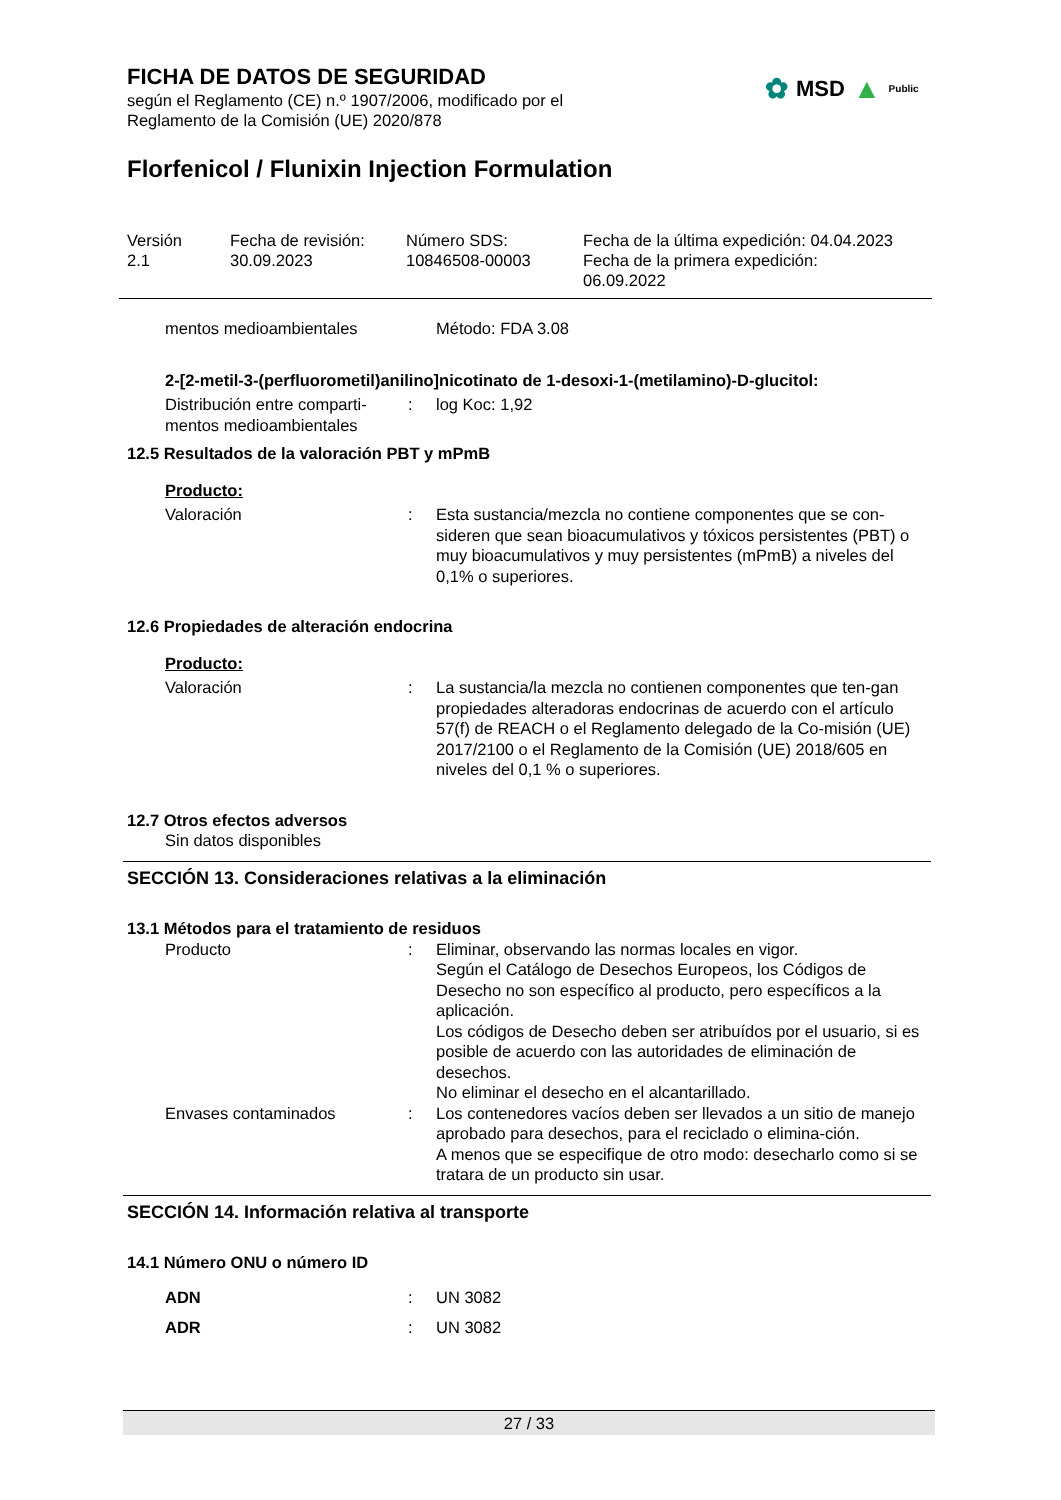FICHA DE DATOS DE SEGURIDAD
según el Reglamento (CE) n.º 1907/2006, modificado por el
Reglamento de la Comisión (UE) 2020/878
✿ MSD ▲ Public
Florfenicol / Flunixin Injection Formulation
| Versión 2.1 | Fecha de revisión: 30.09.2023 | Número SDS: 10846508-00003 | Fecha de la última expedición: 04.04.2023 Fecha de la primera expedición: 06.09.2022 |
| mentos medioambientales | | Método: FDA 3.08 |
2-[2-metil-3-(perfluorometil)anilino]nicotinato de 1-desoxi-1-(metilamino)-D-glucitol:
| Distribución entre comparti- mentos medioambientales | : | log Koc: 1,92 |
12.5 Resultados de la valoración PBT y mPmB
Producto:
| Valoración | : | Esta sustancia/mezcla no contiene componentes que se con-sideren que sean bioacumulativos y tóxicos persistentes (PBT) o muy bioacumulativos y muy persistentes (mPmB) a niveles del 0,1% o superiores. |
12.6 Propiedades de alteración endocrina
Producto:
| Valoración | : | La sustancia/la mezcla no contienen componentes que ten-gan propiedades alteradoras endocrinas de acuerdo con el artículo 57(f) de REACH o el Reglamento delegado de la Co-misión (UE) 2017/2100 o el Reglamento de la Comisión (UE) 2018/605 en niveles del 0,1 % o superiores. |
12.7 Otros efectos adversos
Sin datos disponibles
SECCIÓN 13. Consideraciones relativas a la eliminación
13.1 Métodos para el tratamiento de residuos
| Producto | : | Eliminar, observando las normas locales en vigor. Según el Catálogo de Desechos Europeos, los Códigos de Desecho no son específico al producto, pero específicos a la aplicación. Los códigos de Desecho deben ser atribuídos por el usuario, si es posible de acuerdo con las autoridades de eliminación de desechos. No eliminar el desecho en el alcantarillado. |
| Envases contaminados | : | Los contenedores vacíos deben ser llevados a un sitio de manejo aprobado para desechos, para el reciclado o elimina-ción. A menos que se especifique de otro modo: desecharlo como si se tratara de un producto sin usar. |
SECCIÓN 14. Información relativa al transporte
14.1 Número ONU o número ID
| ADN | : | UN 3082 |
| ADR | : | UN 3082 |
27 / 33